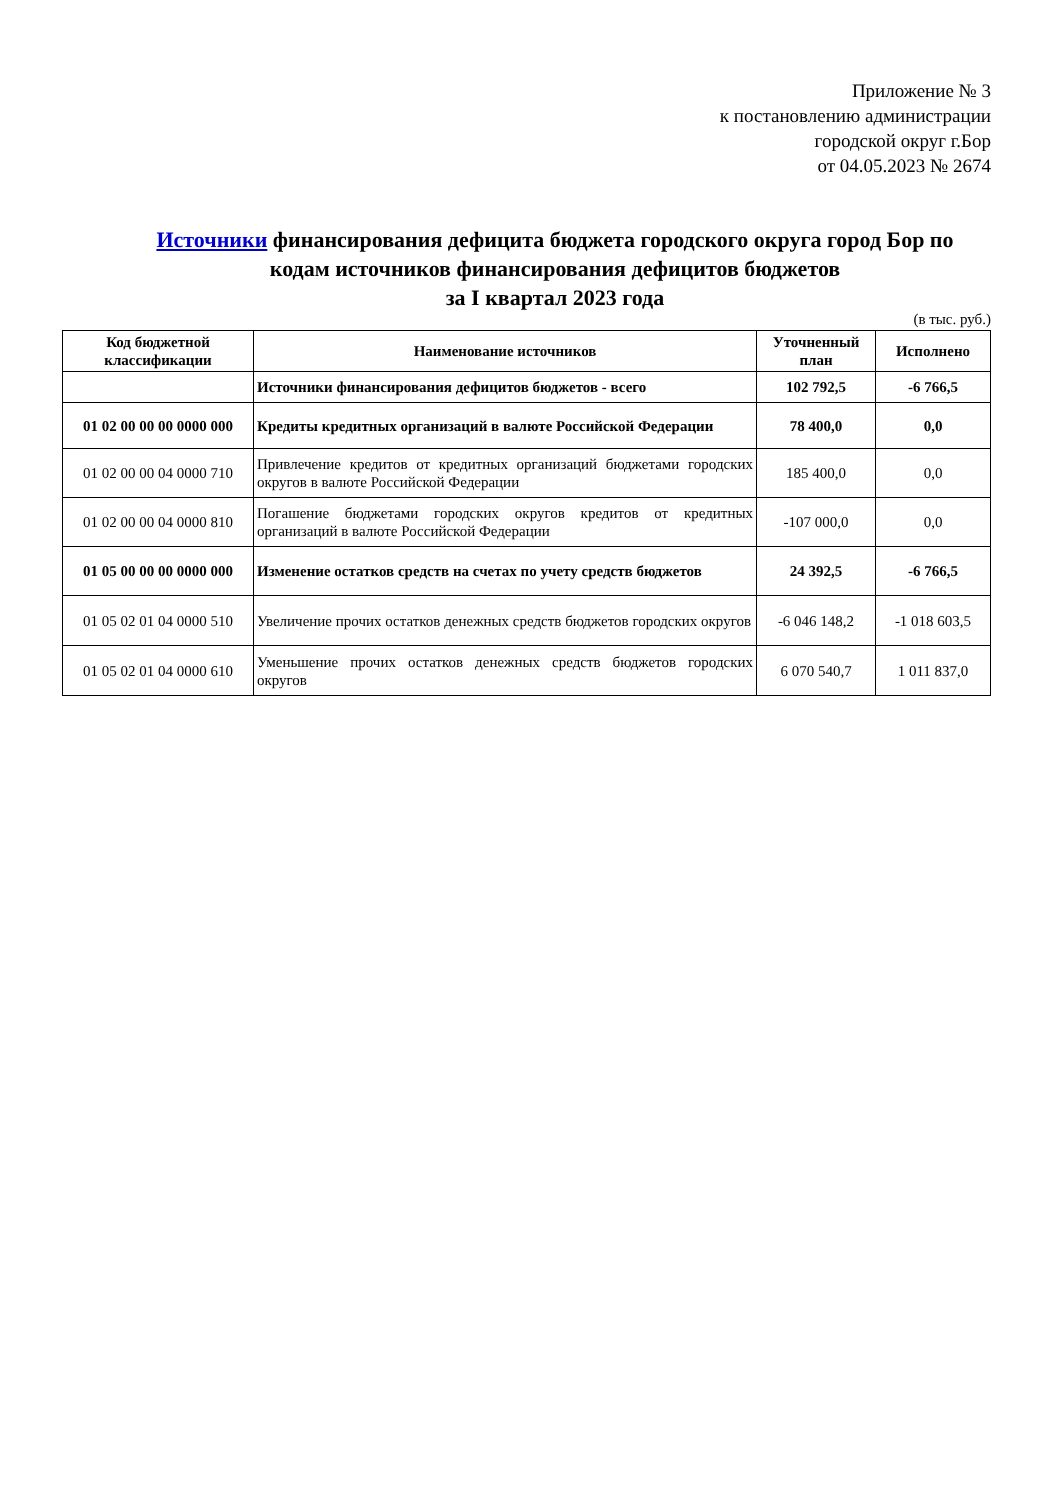Приложение № 3
к постановлению администрации
городской округ г.Бор
от 04.05.2023 № 2674
Источники финансирования дефицита бюджета городского округа город Бор по кодам источников финансирования дефицитов бюджетов
за I квартал 2023 года
(в тыс. руб.)
| Код бюджетной классификации | Наименование источников | Уточненный план | Исполнено |
| --- | --- | --- | --- |
| | Источники финансирования дефицитов бюджетов - всего | 102 792,5 | -6 766,5 |
| 01 02 00 00 00 0000 000 | Кредиты кредитных организаций в валюте Российской Федерации | 78 400,0 | 0,0 |
| 01 02 00 00 04 0000 710 | Привлечение кредитов от кредитных организаций бюджетами городских округов в валюте Российской Федерации | 185 400,0 | 0,0 |
| 01 02 00 00 04 0000 810 | Погашение бюджетами городских округов кредитов от кредитных организаций в валюте Российской Федерации | -107 000,0 | 0,0 |
| 01 05 00 00 00 0000 000 | Изменение остатков средств на счетах по учету средств бюджетов | 24 392,5 | -6 766,5 |
| 01 05 02 01 04 0000 510 | Увеличение прочих остатков денежных средств бюджетов городских округов | -6 046 148,2 | -1 018 603,5 |
| 01 05 02 01 04 0000 610 | Уменьшение прочих остатков денежных средств бюджетов городских округов | 6 070 540,7 | 1 011 837,0 |